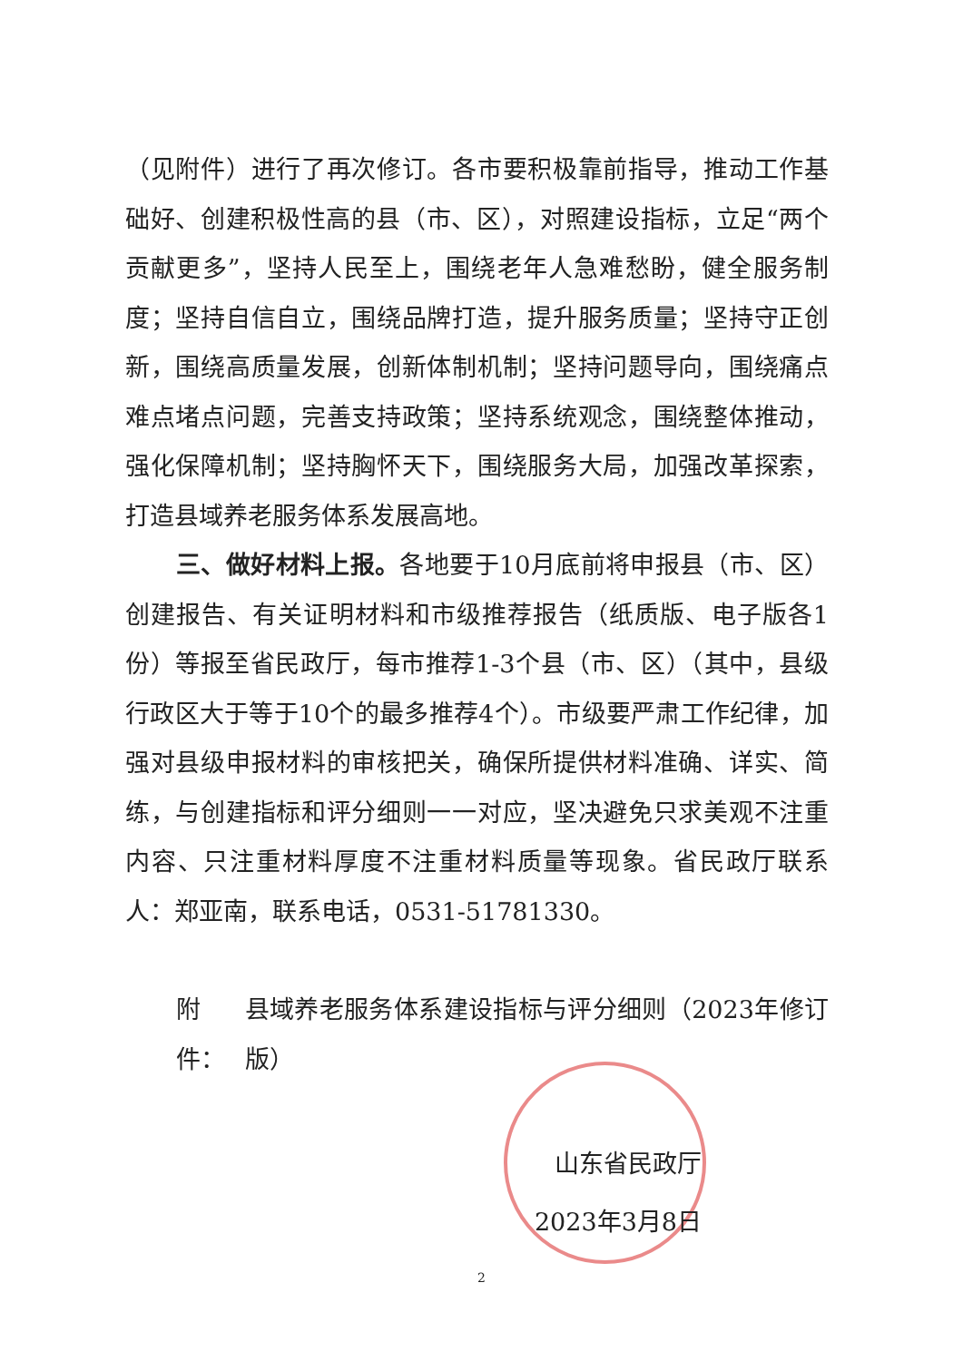（见附件）进行了再次修订。各市要积极靠前指导，推动工作基础好、创建积极性高的县（市、区），对照建设指标，立足“两个贡献更多”，坚持人民至上，围绕老年人急难愁盼，健全服务制度；坚持自信自立，围绕品牌打造，提升服务质量；坚持守正创新，围绕高质量发展，创新体制机制；坚持问题导向，围绕痛点难点堵点问题，完善支持政策；坚持系统观念，围绕整体推动，强化保障机制；坚持胸怀天下，围绕服务大局，加强改革探索，打造县域养老服务体系发展高地。
三、做好材料上报。各地要于10月底前将申报县（市、区）创建报告、有关证明材料和市级推荐报告（纸质版、电子版各1份）等报至省民政厅，每市推荐1-3个县（市、区）（其中，县级行政区大于等于10个的最多推荐4个）。市级要严肃工作纪律，加强对县级申报材料的审核把关，确保所提供材料准确、详实、简练，与创建指标和评分细则一一对应，坚决避免只求美观不注重内容、只注重材料厚度不注重材料质量等现象。省民政厅联系人：郑亚南，联系电话，0531-51781330。
附件： 县域养老服务体系建设指标与评分细则（2023年修订版）
山东省民政厅
2023年3月8日
2